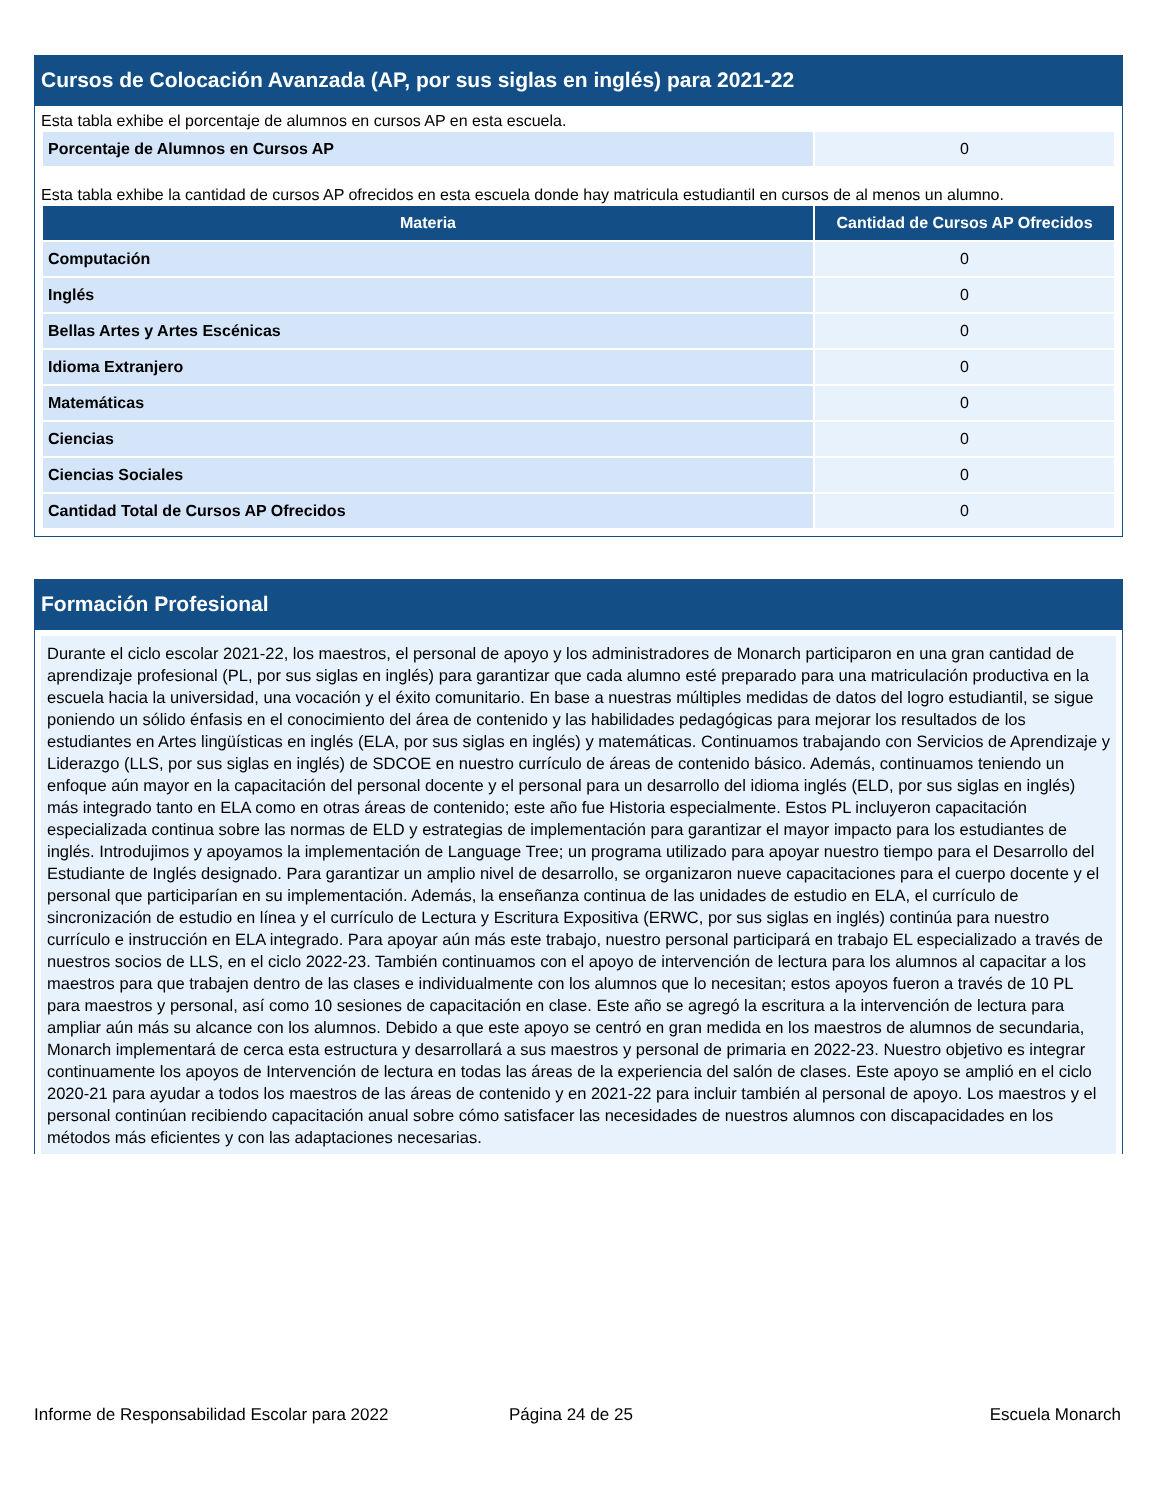Cursos de Colocación Avanzada (AP, por sus siglas en inglés) para 2021-22
Esta tabla exhibe el porcentaje de alumnos en cursos AP en esta escuela.
| Porcentaje de Alumnos en Cursos AP | 0 |
Esta tabla exhibe la cantidad de cursos AP ofrecidos en esta escuela donde hay matricula estudiantil en cursos de al menos un alumno.
| Materia | Cantidad de Cursos AP Ofrecidos |
| --- | --- |
| Computación | 0 |
| Inglés | 0 |
| Bellas Artes y Artes Escénicas | 0 |
| Idioma Extranjero | 0 |
| Matemáticas | 0 |
| Ciencias | 0 |
| Ciencias Sociales | 0 |
| Cantidad Total de Cursos AP Ofrecidos | 0 |
Formación Profesional
Durante el ciclo escolar 2021-22, los maestros, el personal de apoyo y los administradores de Monarch participaron en una gran cantidad de aprendizaje profesional (PL, por sus siglas en inglés) para garantizar que cada alumno esté preparado para una matriculación productiva en la escuela hacia la universidad, una vocación y el éxito comunitario. En base a nuestras múltiples medidas de datos del logro estudiantil, se sigue poniendo un sólido énfasis en el conocimiento del área de contenido y las habilidades pedagógicas para mejorar los resultados de los estudiantes en Artes lingüísticas en inglés (ELA, por sus siglas en inglés) y matemáticas. Continuamos trabajando con Servicios de Aprendizaje y Liderazgo (LLS, por sus siglas en inglés) de SDCOE en nuestro currículo de áreas de contenido básico. Además, continuamos teniendo un enfoque aún mayor en la capacitación del personal docente y el personal para un desarrollo del idioma inglés (ELD, por sus siglas en inglés) más integrado tanto en ELA como en otras áreas de contenido; este año fue Historia especialmente. Estos PL incluyeron capacitación especializada continua sobre las normas de ELD y estrategias de implementación para garantizar el mayor impacto para los estudiantes de inglés. Introdujimos y apoyamos la implementación de Language Tree; un programa utilizado para apoyar nuestro tiempo para el Desarrollo del Estudiante de Inglés designado. Para garantizar un amplio nivel de desarrollo, se organizaron nueve capacitaciones para el cuerpo docente y el personal que participarían en su implementación. Además, la enseñanza continua de las unidades de estudio en ELA, el currículo de sincronización de estudio en línea y el currículo de Lectura y Escritura Expositiva (ERWC, por sus siglas en inglés) continúa para nuestro currículo e instrucción en ELA integrado. Para apoyar aún más este trabajo, nuestro personal participará en trabajo EL especializado a través de nuestros socios de LLS, en el ciclo 2022-23. También continuamos con el apoyo de intervención de lectura para los alumnos al capacitar a los maestros para que trabajen dentro de las clases e individualmente con los alumnos que lo necesitan; estos apoyos fueron a través de 10 PL para maestros y personal, así como 10 sesiones de capacitación en clase. Este año se agregó la escritura a la intervención de lectura para ampliar aún más su alcance con los alumnos. Debido a que este apoyo se centró en gran medida en los maestros de alumnos de secundaria, Monarch implementará de cerca esta estructura y desarrollará a sus maestros y personal de primaria en 2022-23. Nuestro objetivo es integrar continuamente los apoyos de Intervención de lectura en todas las áreas de la experiencia del salón de clases. Este apoyo se amplió en el ciclo 2020-21 para ayudar a todos los maestros de las áreas de contenido y en 2021-22 para incluir también al personal de apoyo. Los maestros y el personal continúan recibiendo capacitación anual sobre cómo satisfacer las necesidades de nuestros alumnos con discapacidades en los métodos más eficientes y con las adaptaciones necesarias.
Informe de Responsabilidad Escolar para 2022 Página 24 de 25 Escuela Monarch